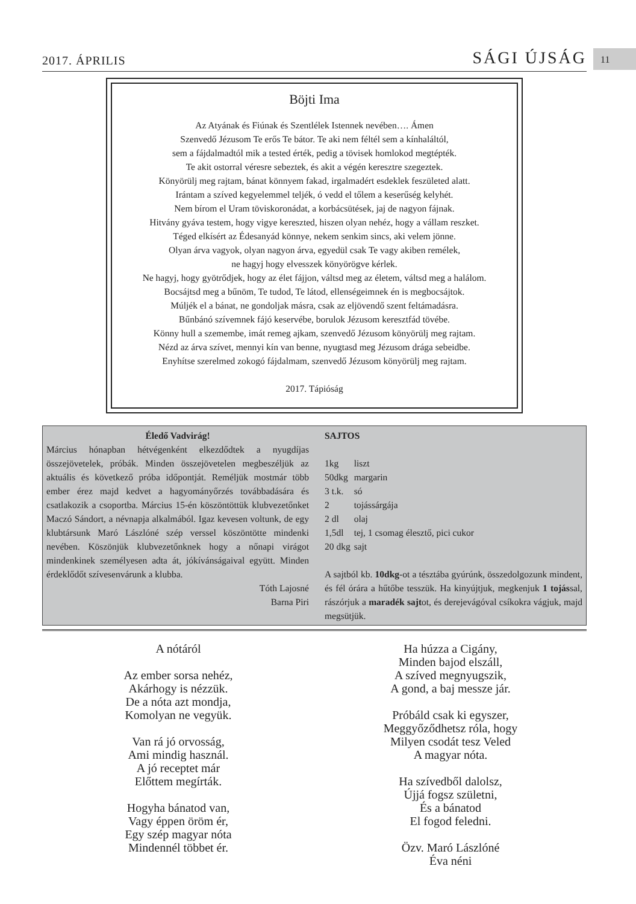2017. ÁPRILIS SÁGI ÚJSÁG
11
Böjti Ima
Az Atyának és Fiúnak és Szentlélek Istennek nevében…. Ámen
Szenvedő Jézusom Te erős Te bátor. Te aki nem féltél sem a kínhaláltól,
sem a fájdalmadtól mik a tested érték, pedig a tövisek homlokod megtépték.
Te akit ostorral véresre sebeztek, és akit a végén keresztre szegeztek.
Könyörülj meg rajtam, bánat könnyem fakad, irgalmadért esdeklek feszületed alatt.
Irántam a szíved kegyelemmel teljék, ó vedd el tőlem a keserűség kelyhét.
Nem bírom el Uram töviskoronádat, a korbácsütések, jaj de nagyon fájnak.
Hitvány gyáva testem, hogy vigye kereszted, hiszen olyan nehéz, hogy a vállam reszket.
Téged elkísért az Édesanyád könnye, nekem senkim sincs, aki velem jönne.
Olyan árva vagyok, olyan nagyon árva, egyedül csak Te vagy akiben remélek,
ne hagyj hogy elvesszek könyörögve kérlek.
Ne hagyj, hogy gyötrődjek, hogy az élet fájjon, váltsd meg az életem, váltsd meg a halálom.
Bocsájtsd meg a bűnöm, Te tudod, Te látod, ellenségeimnek én is megbocsájtok.
Múljék el a bánat, ne gondoljak másra, csak az eljövendő szent feltámadásra.
Bűnbánó szívemnek fájó keservébe, borulok Jézusom keresztfád tövébe.
Könny hull a szemembe, imát remeg ajkam, szenvedő Jézusom könyörülj meg rajtam.
Nézd az árva szívet, mennyi kín van benne, nyugtasd meg Jézusom drága sebeidbe.
Enyhítse szerelmed zokogó fájdalmam, szenvedő Jézusom könyörülj meg rajtam.
2017. Tápióság
Éledő Vadvirág!
Március hónapban hétvégenként elkezdődtek a nyugdíjas összejövetelek, próbák. Minden összejövetelen megbeszéljük az aktuális és következő próba időpontját. Reméljük mostmár több ember érez majd kedvet a hagyományőrzés továbbadására és csatlakozik a csoportba. Március 15-én köszöntöttük klubvezetőnket Maczó Sándort, a névnapja alkalmából. Igaz kevesen voltunk, de egy klubtársunk Maró Lászlóné szép verssel köszöntötte mindenki nevében. Köszönjük klubvezetőnknek hogy a nőnapi virágot mindenkinek személyesen adta át, jókívánságaival együtt. Minden érdeklődőt szívesenvárunk a klubba.
Tóth Lajosné
Barna Piri
SAJTOS
| 1kg | liszt |
| 50dkg | margarin |
| 3 t.k. | só |
| 2 | tojássárgája |
| 2 dl | olaj |
| 1,5dl | tej, 1 csomag élesztő, pici cukor |
| 20 dkg | sajt |
A sajtból kb. 10dkg-ot a tésztába gyúrúnk, összedolgozunk mindent, és fél órára a hűtőbe tesszük. Ha kinyújtjuk, megkenjuk 1 tojással, rászórjuk a maradék sajtot, és derejevágóval csíkokra vágjuk, majd megsütjük.
A nótáról
Az ember sorsa nehéz,
Akárhogy is nézzük.
De a nóta azt mondja,
Komolyan ne vegyük.
Van rá jó orvosság,
Ami mindig használ.
A jó receptet már
Előttem megírták.
Hogyha bánatod van,
Vagy éppen öröm ér,
Egy szép magyar nóta
Mindennél többet ér.
Ha húzza a Cigány,
Minden bajod elszáll,
A szíved megnyugszik,
A gond, a baj messze jár.
Próbáld csak ki egyszer,
Meggyőződhetsz róla, hogy
Milyen csodát tesz Veled
A magyar nóta.
Ha szívedből dalolsz,
Újjá fogsz születni,
És a bánatod
El fogod feledni.
Özv. Maró Lászlóné
Éva néni